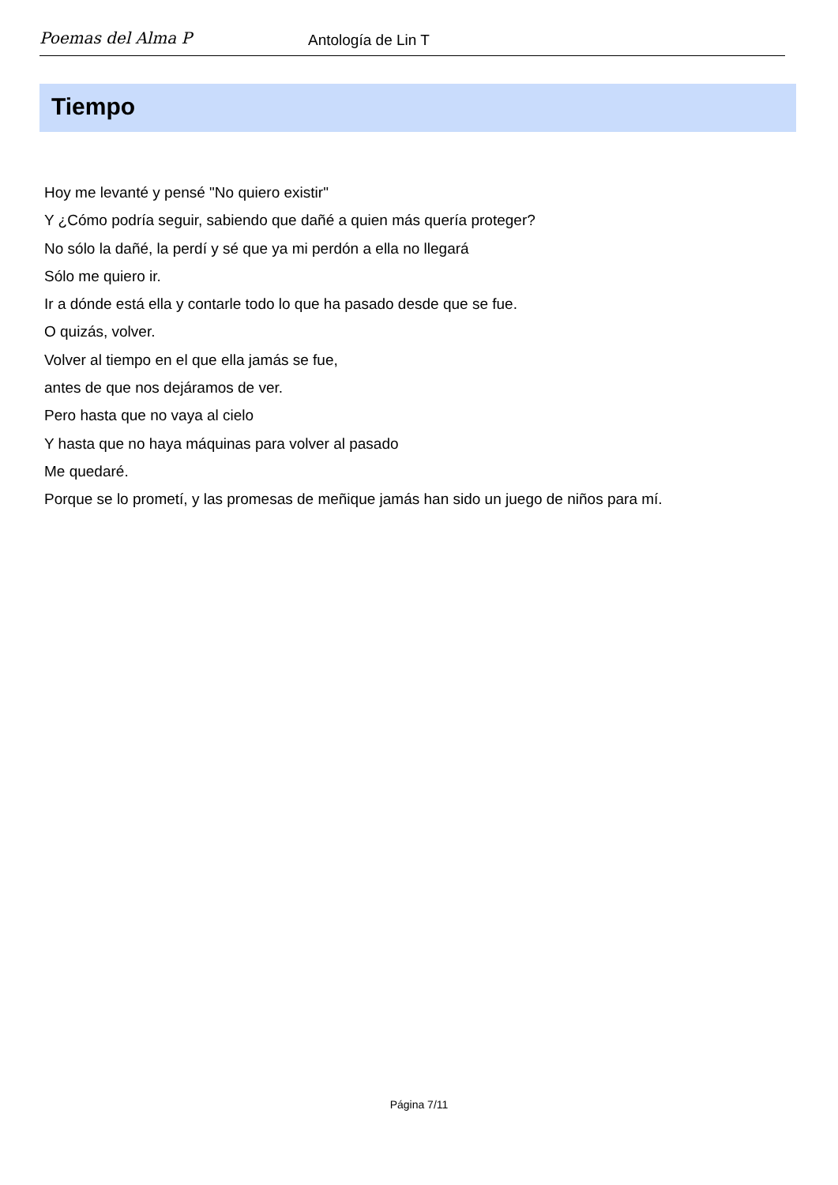Poemas del Alma P
Antología de Lin T
Tiempo
Hoy me levanté y pensé "No quiero existir"
Y ¿Cómo podría seguir, sabiendo que dañé a quien más quería proteger?
No sólo la dañé, la perdí y sé que ya mi perdón a ella no llegará
Sólo me quiero ir.
Ir a dónde está ella y contarle todo lo que ha pasado desde que se fue.
O quizás, volver.
Volver al tiempo en el que ella jamás se fue,
antes de que nos dejáramos de ver.
Pero hasta que no vaya al cielo
Y hasta que no haya máquinas para volver al pasado
Me quedaré.
Porque se lo prometí, y las promesas de meñique jamás han sido un juego de niños para mí.
Página 7/11